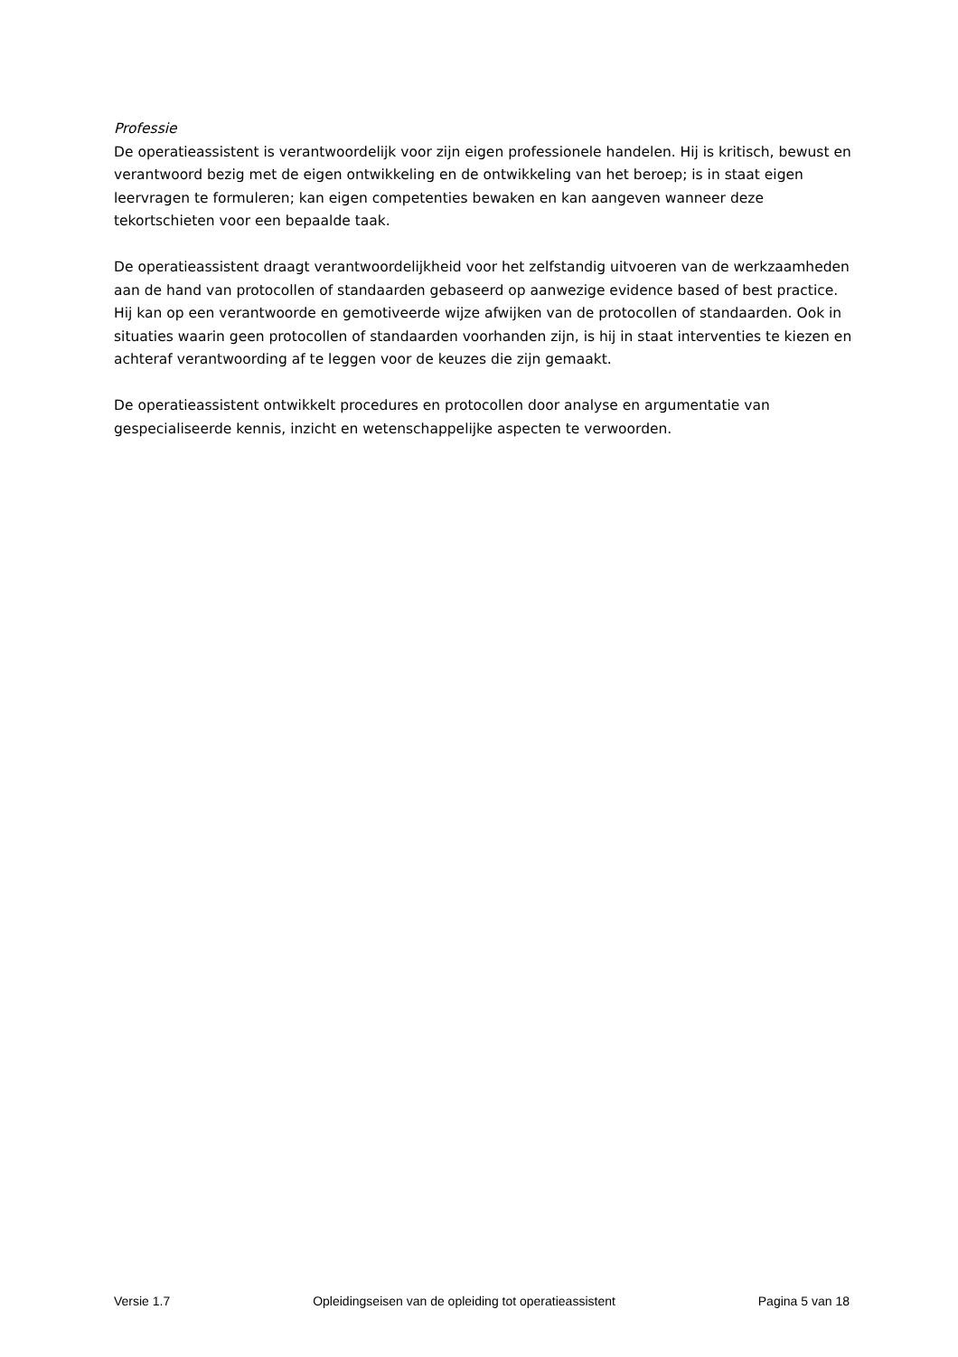Professie
De operatieassistent is verantwoordelijk voor zijn eigen professionele handelen. Hij is kritisch, bewust en verantwoord bezig met de eigen ontwikkeling en de ontwikkeling van het beroep; is in staat eigen leervragen te formuleren; kan eigen competenties bewaken en kan aangeven wanneer deze tekortschieten voor een bepaalde taak.
De operatieassistent draagt verantwoordelijkheid voor het zelfstandig uitvoeren van de werkzaamheden aan de hand van protocollen of standaarden gebaseerd op aanwezige evidence based of best practice. Hij kan op een verantwoorde en gemotiveerde wijze afwijken van de protocollen of standaarden. Ook in situaties waarin geen protocollen of standaarden voorhanden zijn, is hij in staat interventies te kiezen en achteraf verantwoording af te leggen voor de keuzes die zijn gemaakt.
De operatieassistent ontwikkelt procedures en protocollen door analyse en argumentatie van gespecialiseerde kennis, inzicht en wetenschappelijke aspecten te verwoorden.
Versie 1.7 Opleidingseisen van de opleiding tot operatieassistent Pagina 5 van 18